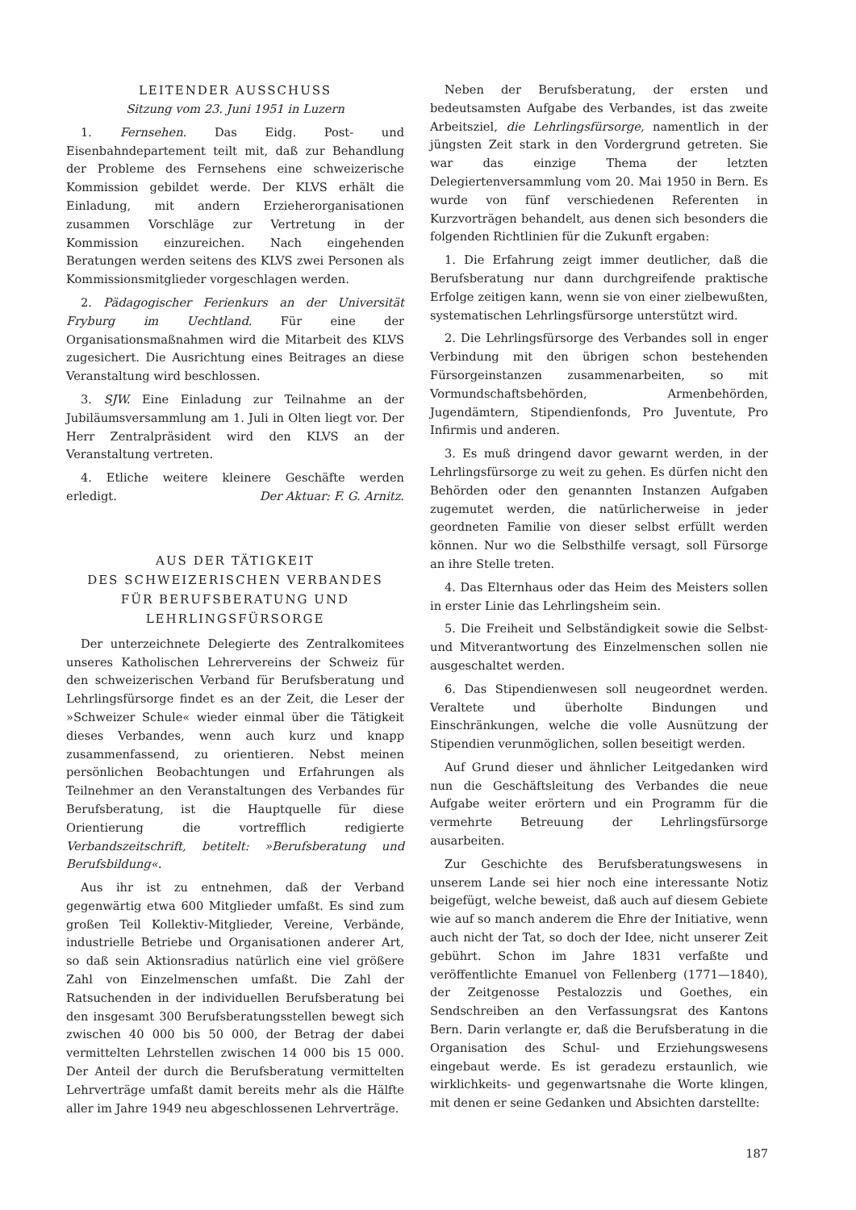LEITENDER AUSSCHUSS
Sitzung vom 23. Juni 1951 in Luzern
1. Fernsehen. Das Eidg. Post- und Eisenbahndepartement teilt mit, daß zur Behandlung der Probleme des Fernsehens eine schweizerische Kommission gebildet werde. Der KLVS erhält die Einladung, mit andern Erzieherorganisationen zusammen Vorschläge zur Vertretung in der Kommission einzureichen. Nach eingehenden Beratungen werden seitens des KLVS zwei Personen als Kommissionsmitglieder vorgeschlagen werden.
2. Pädagogischer Ferienkurs an der Universität Fryburg im Uechtland. Für eine der Organisationsmaßnahmen wird die Mitarbeit des KLVS zugesichert. Die Ausrichtung eines Beitrages an diese Veranstaltung wird beschlossen.
3. SJW. Eine Einladung zur Teilnahme an der Jubiläumsversammlung am 1. Juli in Olten liegt vor. Der Herr Zentralpräsident wird den KLVS an der Veranstaltung vertreten.
4. Etliche weitere kleinere Geschäfte werden erledigt. Der Aktuar: F. G. Arnitz.
AUS DER TÄTIGKEIT
DES SCHWEIZERISCHEN VERBANDES
FÜR BERUFSBERATUNG UND
LEHRLINGSFÜRSORGE
Der unterzeichnete Delegierte des Zentralkomitees unseres Katholischen Lehrervereins der Schweiz für den schweizerischen Verband für Berufsberatung und Lehrlingsfürsorge findet es an der Zeit, die Leser der »Schweizer Schule« wieder einmal über die Tätigkeit dieses Verbandes, wenn auch kurz und knapp zusammenfassend, zu orientieren. Nebst meinen persönlichen Beobachtungen und Erfahrungen als Teilnehmer an den Veranstaltungen des Verbandes für Berufsberatung, ist die Hauptquelle für diese Orientierung die vortrefflich redigierte Verbandszeitschrift, betitelt: »Berufsberatung und Berufsbildung«.
Aus ihr ist zu entnehmen, daß der Verband gegenwärtig etwa 600 Mitglieder umfaßt. Es sind zum großen Teil Kollektiv-Mitglieder, Vereine, Verbände, industrielle Betriebe und Organisationen anderer Art, so daß sein Aktionsradius natürlich eine viel größere Zahl von Einzelmenschen umfaßt. Die Zahl der Ratsuchenden in der individuellen Berufsberatung bei den insgesamt 300 Berufsberatungsstellen bewegt sich zwischen 40 000 bis 50 000, der Betrag der dabei vermittelten Lehrstellen zwischen 14 000 bis 15 000. Der Anteil der durch die Berufsberatung vermittelten Lehrverträge umfaßt damit bereits mehr als die Hälfte aller im Jahre 1949 neu abgeschlossenen Lehrverträge.
Neben der Berufsberatung, der ersten und bedeutsamsten Aufgabe des Verbandes, ist das zweite Arbeitsziel, die Lehrlingsfürsorge, namentlich in der jüngsten Zeit stark in den Vordergrund getreten. Sie war das einzige Thema der letzten Delegiertenversammlung vom 20. Mai 1950 in Bern. Es wurde von fünf verschiedenen Referenten in Kurzvorträgen behandelt, aus denen sich besonders die folgenden Richtlinien für die Zukunft ergaben:
1. Die Erfahrung zeigt immer deutlicher, daß die Berufsberatung nur dann durchgreifende praktische Erfolge zeitigen kann, wenn sie von einer zielbewußten, systematischen Lehrlingsfürsorge unterstützt wird.
2. Die Lehrlingsfürsorge des Verbandes soll in enger Verbindung mit den übrigen schon bestehenden Fürsorgeinstanzen zusammenarbeiten, so mit Vormundschaftsbehörden, Armenbehörden, Jugendämtern, Stipendienfonds, Pro Juventute, Pro Infirmis und anderen.
3. Es muß dringend davor gewarnt werden, in der Lehrlingsfürsorge zu weit zu gehen. Es dürfen nicht den Behörden oder den genannten Instanzen Aufgaben zugemutet werden, die natürlicherweise in jeder geordneten Familie von dieser selbst erfüllt werden können. Nur wo die Selbsthilfe versagt, soll Fürsorge an ihre Stelle treten.
4. Das Elternhaus oder das Heim des Meisters sollen in erster Linie das Lehrlingsheim sein.
5. Die Freiheit und Selbständigkeit sowie die Selbst- und Mitverantwortung des Einzelmenschen sollen nie ausgeschaltet werden.
6. Das Stipendienwesen soll neugeordnet werden. Veraltete und überholte Bindungen und Einschränkungen, welche die volle Ausnützung der Stipendien verunmöglichen, sollen beseitigt werden.
Auf Grund dieser und ähnlicher Leitgedanken wird nun die Geschäftsleitung des Verbandes die neue Aufgabe weiter erörtern und ein Programm für die vermehrte Betreuung der Lehrlingsfürsorge ausarbeiten.
Zur Geschichte des Berufsberatungswesens in unserem Lande sei hier noch eine interessante Notiz beigefügt, welche beweist, daß auch auf diesem Gebiete wie auf so manch anderem die Ehre der Initiative, wenn auch nicht der Tat, so doch der Idee, nicht unserer Zeit gebührt. Schon im Jahre 1831 verfaßte und veröffentlichte Emanuel von Fellenberg (1771—1840), der Zeitgenosse Pestalozzis und Goethes, ein Sendschreiben an den Verfassungsrat des Kantons Bern. Darin verlangte er, daß die Berufsberatung in die Organisation des Schul- und Erziehungswesens eingebaut werde. Es ist geradezu erstaunlich, wie wirklichkeits- und gegenwartsnahe die Worte klingen, mit denen er seine Gedanken und Absichten darstellte:
187